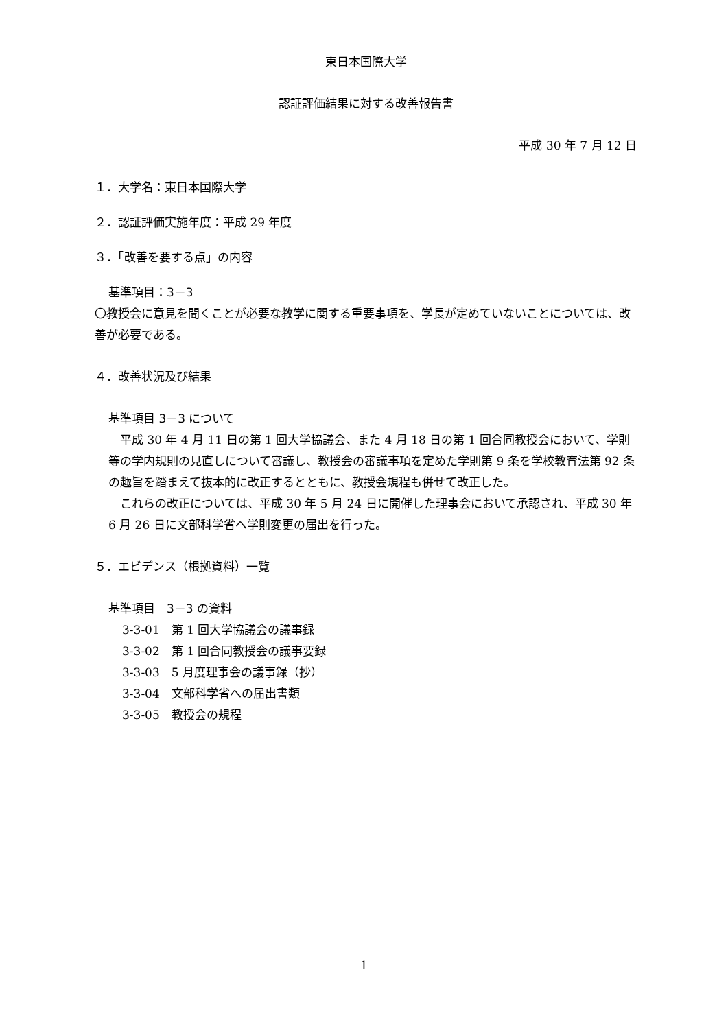東日本国際大学
認証評価結果に対する改善報告書
平成 30 年 7 月 12 日
１．大学名：東日本国際大学
２．認証評価実施年度：平成 29 年度
３．「改善を要する点」の内容
基準項目：3－3
〇教授会に意見を聞くことが必要な教学に関する重要事項を、学長が定めていないことについては、改善が必要である。
４．改善状況及び結果
基準項目 3－3 について
　平成 30 年 4 月 11 日の第 1 回大学協議会、また 4 月 18 日の第 1 回合同教授会において、学則等の学内規則の見直しについて審議し、教授会の審議事項を定めた学則第 9 条を学校教育法第 92 条の趣旨を踏まえて抜本的に改正するとともに、教授会規程も併せて改正した。
　これらの改正については、平成 30 年 5 月 24 日に開催した理事会において承認され、平成 30 年 6 月 26 日に文部科学省へ学則変更の届出を行った。
５．エビデンス（根拠資料）一覧
基準項目　3－3 の資料
3-3-01　第 1 回大学協議会の議事録
3-3-02　第 1 回合同教授会の議事要録
3-3-03　5 月度理事会の議事録（抄）
3-3-04　文部科学省への届出書類
3-3-05　教授会の規程
1